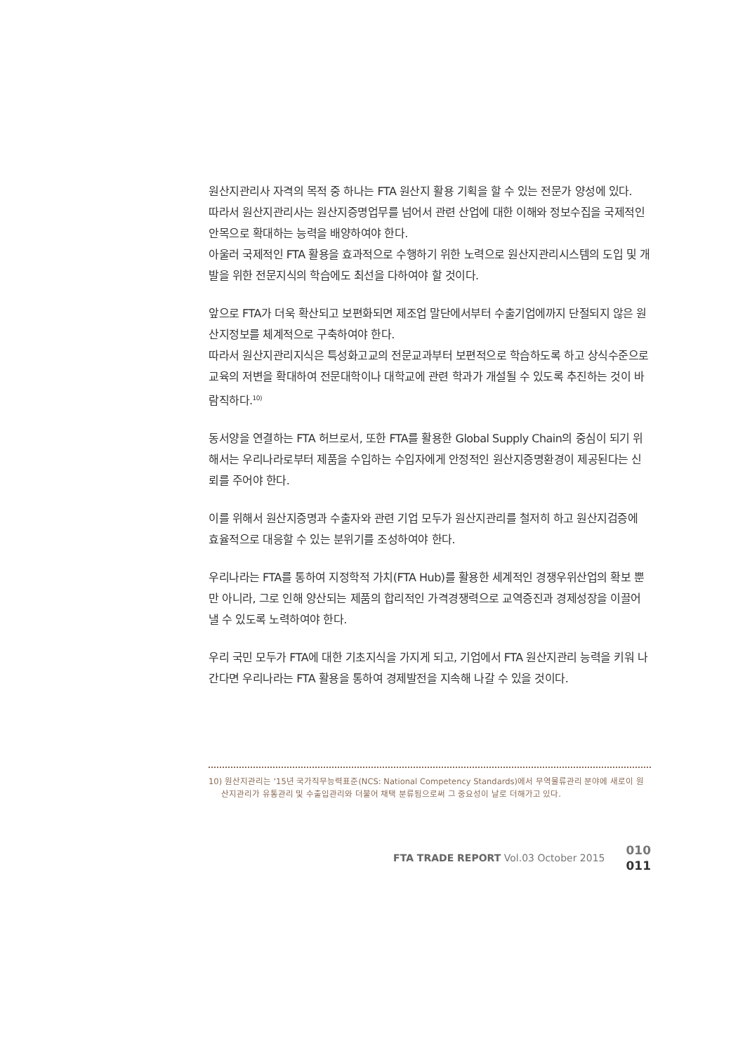원산지관리사 자격의 목적 중 하나는 FTA 원산지 활용 기획을 할 수 있는 전문가 양성에 있다.
따라서 원산지관리사는 원산지증명업무를 넘어서 관련 산업에 대한 이해와 정보수집을 국제적인 안목으로 확대하는 능력을 배양하여야 한다.
아울러 국제적인 FTA 활용을 효과적으로 수행하기 위한 노력으로 원산지관리시스템의 도입 및 개발을 위한 전문지식의 학습에도 최선을 다하여야 할 것이다.
앞으로 FTA가 더욱 확산되고 보편화되면 제조업 말단에서부터 수출기업에까지 단절되지 않은 원산지정보를 체계적으로 구축하여야 한다.
따라서 원산지관리지식은 특성화고교의 전문교과부터 보편적으로 학습하도록 하고 상식수준으로 교육의 저변을 확대하여 전문대학이나 대학교에 관련 학과가 개설될 수 있도록 추진하는 것이 바람직하다.<sup>10)</sup>
동서양을 연결하는 FTA 허브로서, 또한 FTA를 활용한 Global Supply Chain의 중심이 되기 위해서는 우리나라로부터 제품을 수입하는 수입자에게 안정적인 원산지증명환경이 제공된다는 신뢰를 주어야 한다.
이를 위해서 원산지증명과 수출자와 관련 기업 모두가 원산지관리를 철저히 하고 원산지검증에 효율적으로 대응할 수 있는 분위기를 조성하여야 한다.
우리나라는 FTA를 통하여 지정학적 가치(FTA Hub)를 활용한 세계적인 경쟁우위산업의 확보 뿐만 아니라, 그로 인해 양산되는 제품의 합리적인 가격경쟁력으로 교역증진과 경제성장을 이끌어 낼 수 있도록 노력하여야 한다.
우리 국민 모두가 FTA에 대한 기초지식을 가지게 되고, 기업에서 FTA 원산지관리 능력을 키워 나간다면 우리나라는 FTA 활용을 통하여 경제발전을 지속해 나갈 수 있을 것이다.
10) 원산지관리는 ‘15년 국가직무능력표준(NCS: National Competency Standards)에서 무역물류관리 분야에 새로이 원산지관리가 유통관리 및 수출입관리와 더불어 채택 분류됨으로써 그 중요성이 날로 더해가고 있다.
FTA TRADE REPORT Vol.03 October 2015 010
011